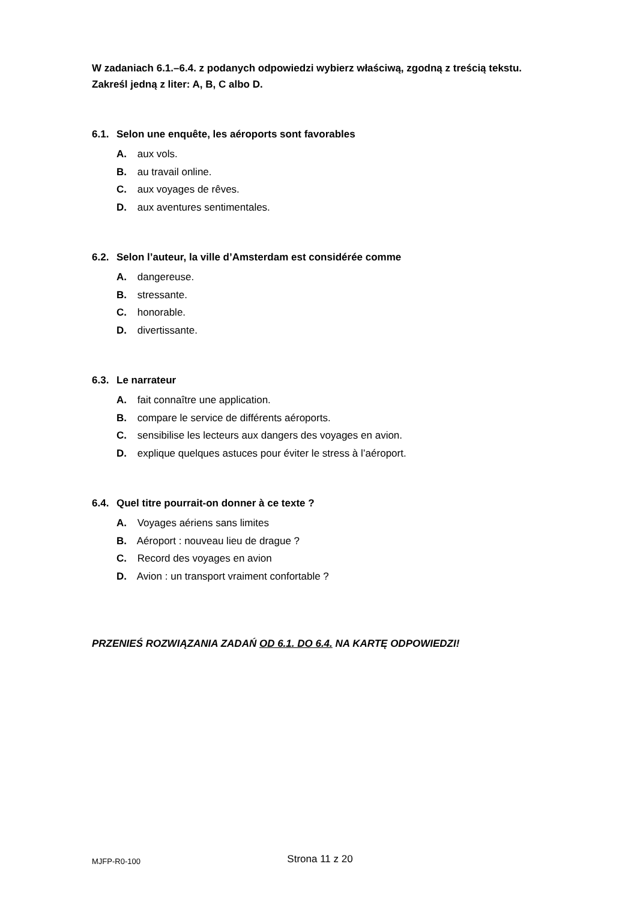W zadaniach 6.1.–6.4. z podanych odpowiedzi wybierz właściwą, zgodną z treścią tekstu. Zakreśl jedną z liter: A, B, C albo D.
6.1. Selon une enquête, les aéroports sont favorables
A. aux vols.
B. au travail online.
C. aux voyages de rêves.
D. aux aventures sentimentales.
6.2. Selon l’auteur, la ville d’Amsterdam est considérée comme
A. dangereuse.
B. stressante.
C. honorable.
D. divertissante.
6.3. Le narrateur
A. fait connaître une application.
B. compare le service de différents aéroports.
C. sensibilise les lecteurs aux dangers des voyages en avion.
D. explique quelques astuces pour éviter le stress à l’aéroport.
6.4. Quel titre pourrait-on donner à ce texte ?
A. Voyages aériens sans limites
B. Aéroport : nouveau lieu de drague ?
C. Record des voyages en avion
D. Avion : un transport vraiment confortable ?
PRZENIEŚ ROZWIĄZANIA ZADAŃ OD 6.1. DO 6.4. NA KARTĘ ODPOWIEDZI!
MJFP-R0-100
Strona 11 z 20